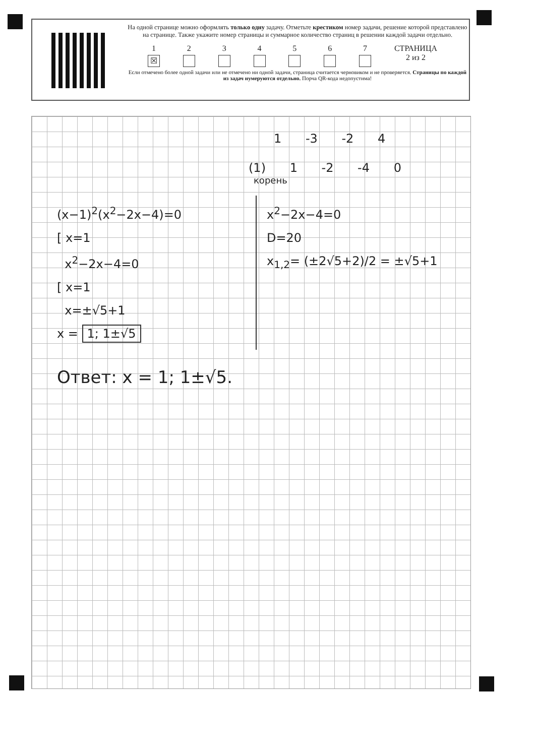На одной странице можно оформлять только одну задачу. Отметьте крестиком номер задачи, решение которой представлено на странице. Также укажите номер страницы и суммарное количество страниц в решении каждой задачи отдельно.
1
☒ 234567 СТРАНИЦА
2 из 2
Если отмечено более одной задачи или не отмечено ни одной задачи, страница считается черновиком и не проверяется. Страницы по каждой из задач нумеруются отдельно. Порча QR-кода недопустима!
1 -3 -2 4
(1) 1 -2 -4 0
корень
(x−1)<sup>2</sup>(x<sup>2</sup>−2x−4)=0
[ x=1
x<sup>2</sup>−2x−4=0
[ x=1
x=±√5+1
x = 1; 1±√5
x<sup>2</sup>−2x−4=0
D=20
x<sub>1,2</sub>= (±2√5+2)/2 = ±√5+1
Ответ: x = 1; 1±√5.